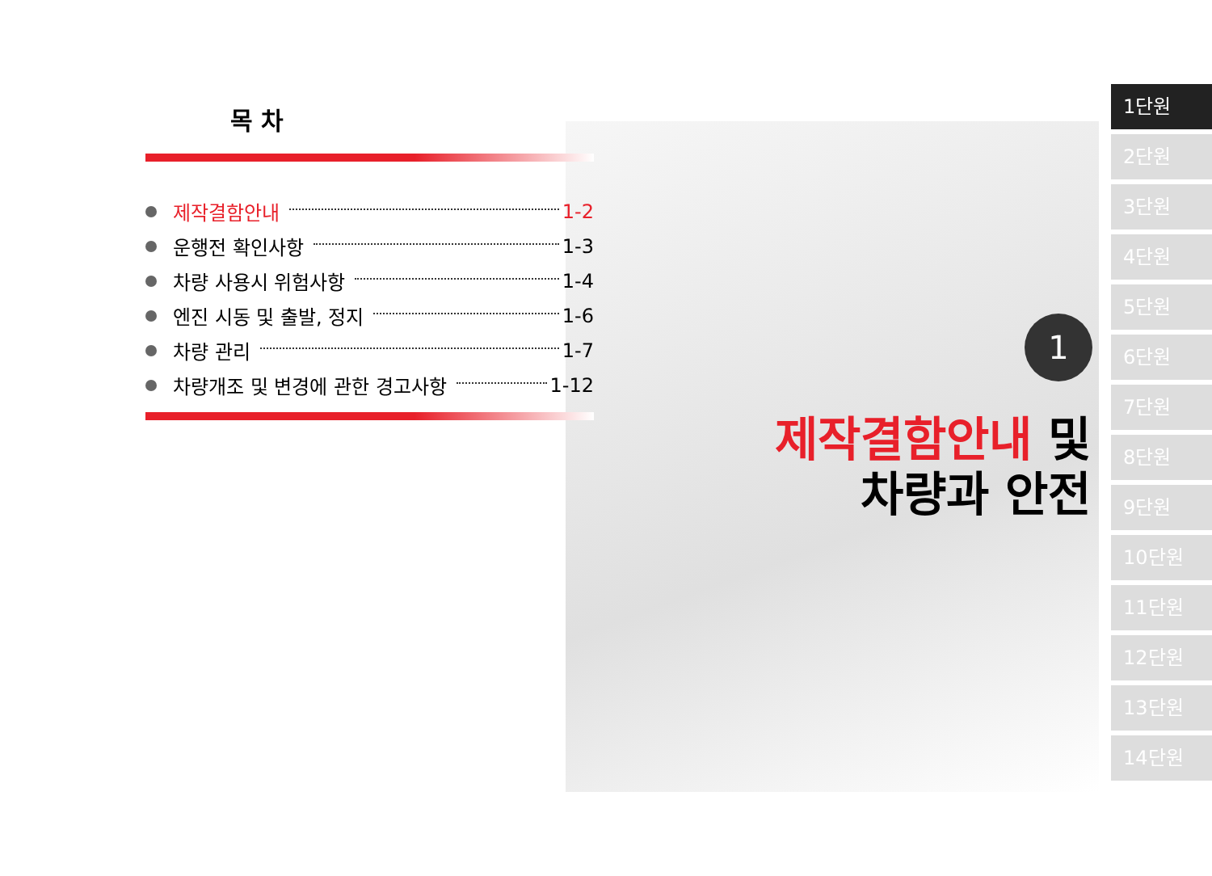목 차
제작결함안내 1-2
운행전 확인사항 1-3
차량 사용시 위험사항 1-4
엔진 시동 및 출발, 정지 1-6
차량 관리 1-7
차량개조 및 변경에 관한 경고사항 1-12
1
제작결함안내 및
차량과 안전
1단원
2단원
3단원
4단원
5단원
6단원
7단원
8단원
9단원
10단원
11단원
12단원
13단원
14단원